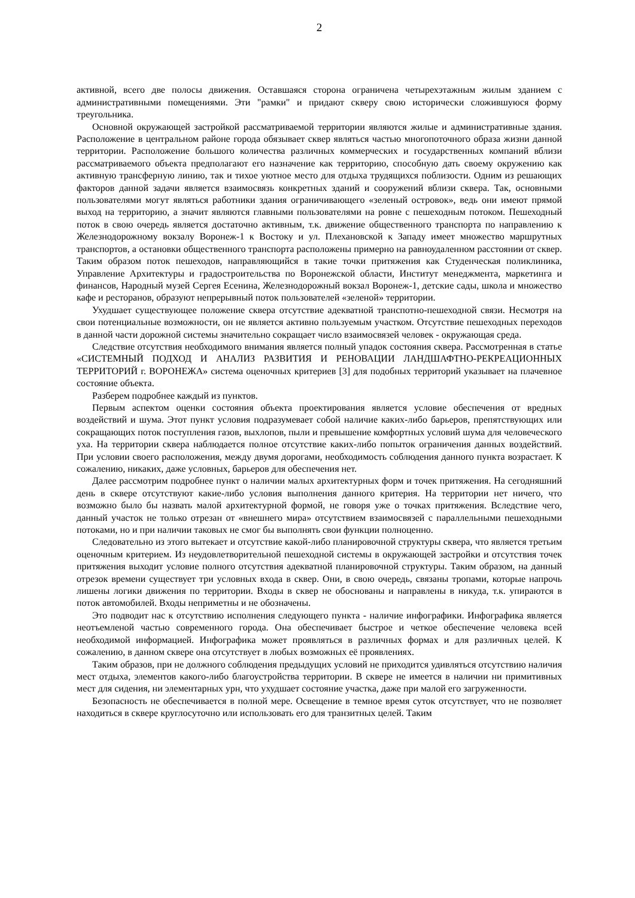2
активной, всего две полосы движения. Оставшаяся сторона ограничена четырехэтажным жилым зданием с административными помещениями. Эти "рамки" и придают скверу свою исторически сложившуюся форму треугольника.
Основной окружающей застройкой рассматриваемой территории являются жилые и административные здания. Расположение в центральном районе города обязывает сквер являться частью многопоточного образа жизни данной территории. Расположение большого количества различных коммерческих и государственных компаний вблизи рассматриваемого объекта предполагают его назначение как территорию, способную дать своему окружению как активную трансферную линию, так и тихое уютное место для отдыха трудящихся поблизости. Одним из решающих факторов данной задачи является взаимосвязь конкретных зданий и сооружений вблизи сквера. Так, основными пользователями могут являться работники здания ограничивающего «зеленый островок», ведь они имеют прямой выход на территорию, а значит являются главными пользователями на ровне с пешеходным потоком. Пешеходный поток в свою очередь является достаточно активным, т.к. движение общественного транспорта по направлению к Железнодорожному вокзалу Воронеж-1 к Востоку и ул. Плехановской к Западу имеет множество маршрутных транспортов, а остановки общественного транспорта расположены примерно на равноудаленном расстоянии от сквер. Таким образом поток пешеходов, направляющийся в такие точки притяжения как Студенческая поликлиника, Управление Архитектуры и градостроительства по Воронежской области, Институт менеджмента, маркетинга и финансов, Народный музей Сергея Есенина, Железнодорожный вокзал Воронеж-1, детские сады, школа и множество кафе и ресторанов, образуют непрерывный поток пользователей «зеленой» территории.
Ухудшает существующее положение сквера отсутствие адекватной транспотно-пешеходной связи. Несмотря на свои потенциальные возможности, он не является активно пользуемым участком. Отсутствие пешеходных переходов в данной части дорожной системы значительно сокращает число взаимосвязей человек - окружающая среда.
Следствие отсутствия необходимого внимания является полный упадок состояния сквера. Рассмотренная в статье «СИСТЕМНЫЙ ПОДХОД И АНАЛИЗ РАЗВИТИЯ И РЕНОВАЦИИ ЛАНДШАФТНО-РЕКРЕАЦИОННЫХ ТЕРРИТОРИЙ г. ВОРОНЕЖА» система оценочных критериев [3] для подобных территорий указывает на плачевное состояние объекта.
Разберем подробнее каждый из пунктов.
Первым аспектом оценки состояния объекта проектирования является условие обеспечения от вредных воздействий и шума. Этот пункт условия подразумевает собой наличие каких-либо барьеров, препятствующих или сокращающих поток поступления газов, выхлопов, пыли и превышение комфортных условий шума для человеческого уха. На территории сквера наблюдается полное отсутствие каких-либо попыток ограничения данных воздействий. При условии своего расположения, между двумя дорогами, необходимость соблюдения данного пункта возрастает. К сожалению, никаких, даже условных, барьеров для обеспечения нет.
Далее рассмотрим подробнее пункт о наличии малых архитектурных форм и точек притяжения. На сегодняшний день в сквере отсутствуют какие-либо условия выполнения данного критерия. На территории нет ничего, что возможно было бы назвать малой архитектурной формой, не говоря уже о точках притяжения. Вследствие чего, данный участок не только отрезан от «внешнего мира» отсутствием взаимосвязей с параллельными пешеходными потоками, но и при наличии таковых не смог бы выполнять свои функции полноценно.
Следовательно из этого вытекает и отсутствие какой-либо планировочной структуры сквера, что является третьим оценочным критерием. Из неудовлетворительной пешеходной системы в окружающей застройки и отсутствия точек притяжения выходит условие полного отсутствия адекватной планировочной структуры. Таким образом, на данный отрезок времени существует три условных входа в сквер. Они, в свою очередь, связаны тропами, которые напрочь лишены логики движения по территории. Входы в сквер не обоснованы и направлены в никуда, т.к. упираются в поток автомобилей. Входы неприметны и не обозначены.
Это подводит нас к отсутствию исполнения следующего пункта - наличие инфографики. Инфографика является неотъемленой частью современного города. Она обеспечивает быстрое и четкое обеспечение человека всей необходимой информацией. Инфографика может проявляться в различных формах и для различных целей. К сожалению, в данном сквере она отсутствует в любых возможных её проявлениях.
Таким образов, при не должного соблюдения предыдущих условий не приходится удивляться отсутствию наличия мест отдыха, элементов какого-либо благоустройства территории. В сквере не имеется в наличии ни примитивных мест для сидения, ни элементарных урн, что ухудшает состояние участка, даже при малой его загруженности.
Безопасность не обеспечивается в полной мере. Освещение в темное время суток отсутствует, что не позволяет находиться в сквере круглосуточно или использовать его для транзитных целей. Таким